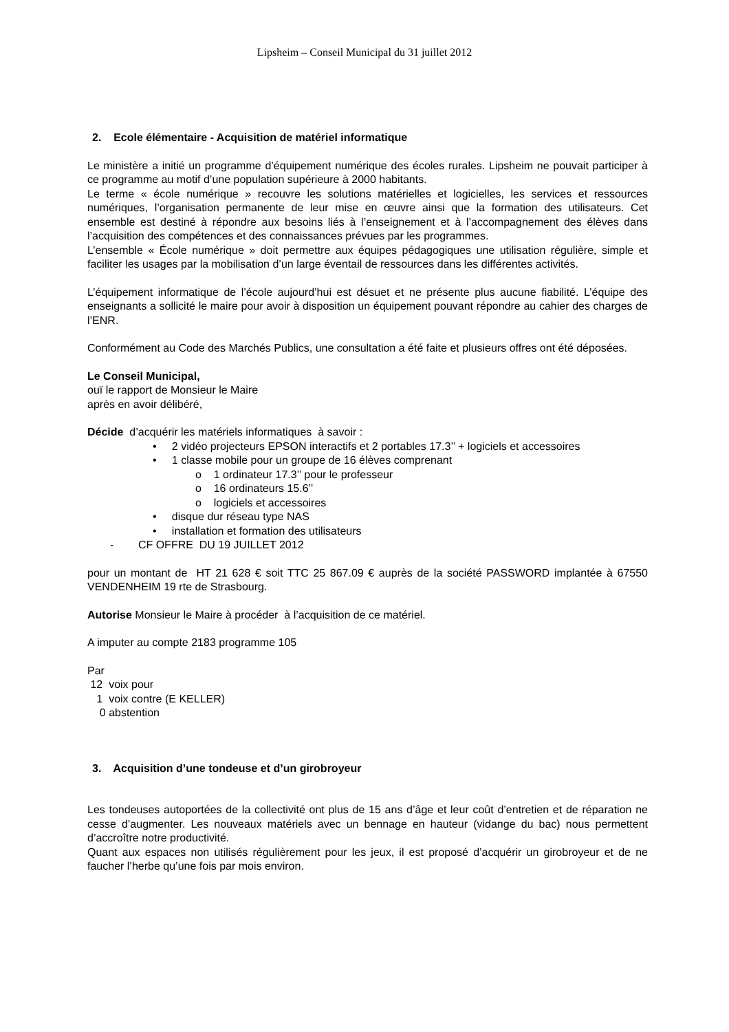Lipsheim – Conseil Municipal du 31 juillet 2012
2. Ecole élémentaire - Acquisition de matériel informatique
Le ministère a initié un programme d’équipement numérique des écoles rurales. Lipsheim ne pouvait participer à ce programme au motif d’une population supérieure à 2000 habitants.
Le terme « école numérique » recouvre les solutions matérielles et logicielles, les services et ressources numériques, l’organisation permanente de leur mise en œuvre ainsi que la formation des utilisateurs. Cet ensemble est destiné à répondre aux besoins liés à l’enseignement et à l’accompagnement des élèves dans l’acquisition des compétences et des connaissances prévues par les programmes.
L’ensemble « École numérique » doit permettre aux équipes pédagogiques une utilisation régulière, simple et faciliter les usages par la mobilisation d’un large éventail de ressources dans les différentes activités.
L’équipement informatique de l’école aujourd’hui est désuet et ne présente plus aucune fiabilité. L’équipe des enseignants a sollicité le maire pour avoir à disposition un équipement pouvant répondre au cahier des charges de l’ENR.
Conformément au Code des Marchés Publics, une consultation a été faite et plusieurs offres ont été déposées.
Le Conseil Municipal,
ouï le rapport de Monsieur le Maire
après en avoir délibéré,
Décide d’acquérir les matériels informatiques à savoir :
• 2 vidéo projecteurs EPSON interactifs et 2 portables 17.3’’ + logiciels et accessoires
• 1 classe mobile pour un groupe de 16 élèves comprenant
o 1 ordinateur 17.3’’ pour le professeur
o 16 ordinateurs 15.6’’
o logiciels et accessoires
• disque dur réseau type NAS
• installation et formation des utilisateurs
- CF OFFRE DU 19 JUILLET 2012
pour un montant de HT 21 628 € soit TTC 25 867.09 € auprès de la société PASSWORD implantée à 67550 VENDENHEIM 19 rte de Strasbourg.
Autorise Monsieur le Maire à procéder à l’acquisition de ce matériel.
A imputer au compte 2183 programme 105
Par
12 voix pour
1 voix contre (E KELLER)
0 abstention
3. Acquisition d’une tondeuse et d’un girobroyeur
Les tondeuses autoportées de la collectivité ont plus de 15 ans d’âge et leur coût d’entretien et de réparation ne cesse d’augmenter. Les nouveaux matériels avec un bennage en hauteur (vidange du bac) nous permettent d’accroître notre productivité.
Quant aux espaces non utilisés régulièrement pour les jeux, il est proposé d’acquérir un girobroyeur et de ne faucher l’herbe qu’une fois par mois environ.